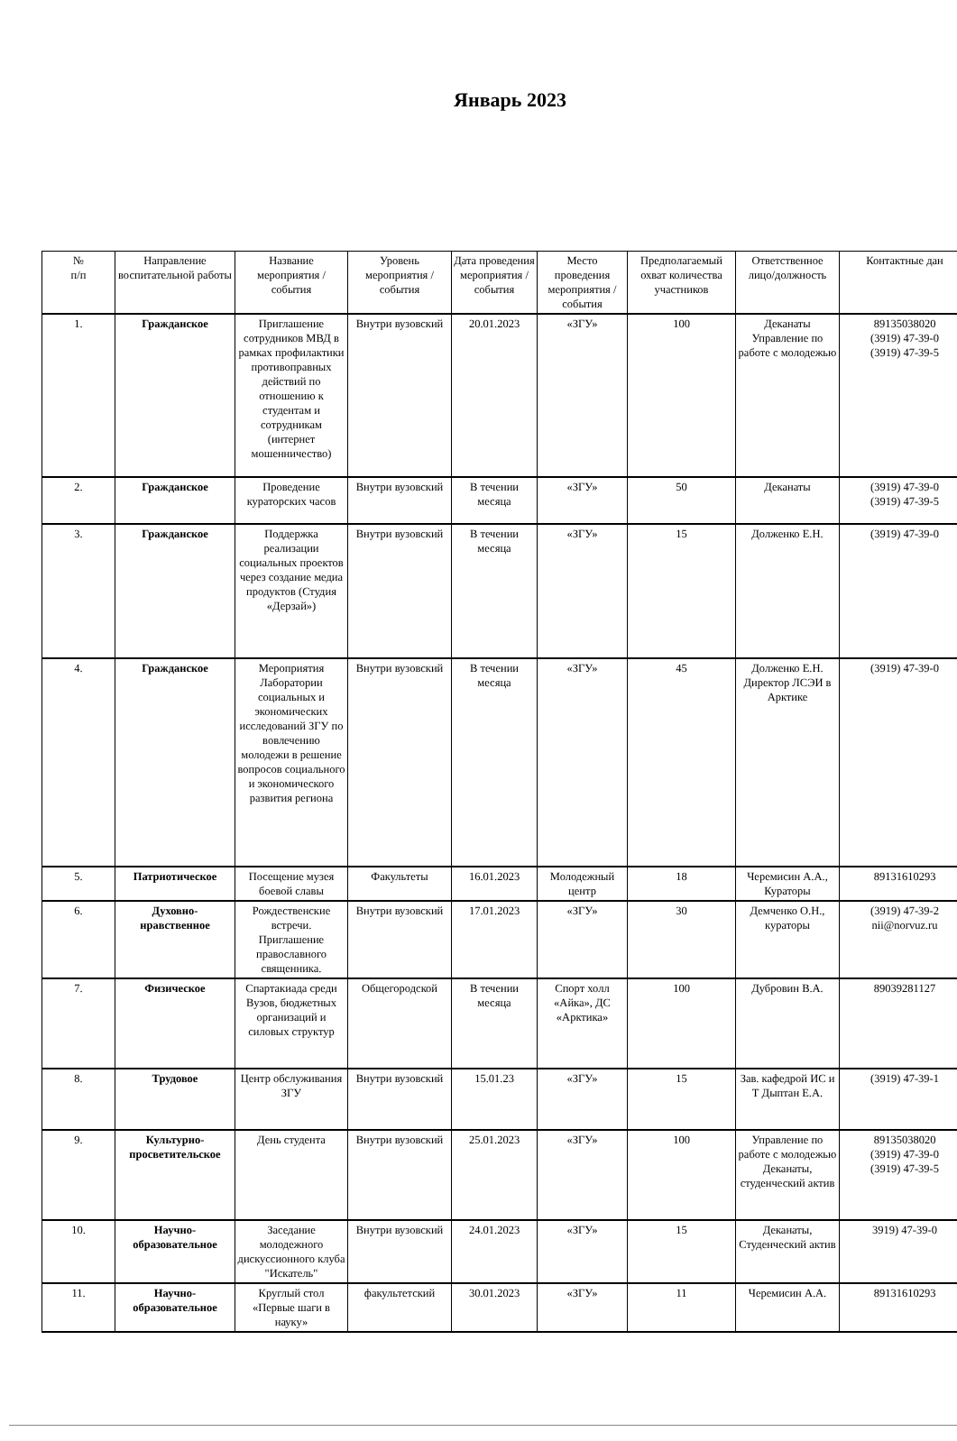Январь 2023
| № п/п | Направление воспитательной работы | Название мероприятия / события | Уровень мероприятия / события | Дата проведения мероприятия / события | Место проведения мероприятия / события | Предполагаемый охват количества участников | Ответственное лицо/должность | Контактные дан |
| --- | --- | --- | --- | --- | --- | --- | --- | --- |
| 1. | Гражданское | Приглашение сотрудников МВД в рамках профилактики противоправных действий по отношению к студентам и сотрудникам (интернет мошенничество) | Внутри вузовский | 20.01.2023 | «ЗГУ» | 100 | Деканаты Управление по работе с молодежью | 89135038020 (3919) 47-39-0 (3919) 47-39-5 |
| 2. | Гражданское | Проведение кураторских часов | Внутри вузовский | В течении месяца | «ЗГУ» | 50 | Деканаты | (3919) 47-39-0 (3919) 47-39-5 |
| 3. | Гражданское | Поддержка реализации социальных проектов через создание медиа продуктов (Студия «Дерзай») | Внутри вузовский | В течении месяца | «ЗГУ» | 15 | Долженко Е.Н. | (3919) 47-39-0 |
| 4. | Гражданское | Мероприятия Лаборатории социальных и экономических исследований ЗГУ по вовлечению молодежи в решение вопросов социального и экономического развития региона | Внутри вузовский | В течении месяца | «ЗГУ» | 45 | Долженко Е.Н. Директор ЛСЭИ в Арктике | (3919) 47-39-0 |
| 5. | Патриотическое | Посещение музея боевой славы | Факультеты | 16.01.2023 | Молодежный центр | 18 | Черемисин А.А., Кураторы | 89131610293 |
| 6. | Духовно-нравственное | Рождественские встречи. Приглашение православного священника. | Внутри вузовский | 17.01.2023 | «ЗГУ» | 30 | Демченко О.Н., кураторы | (3919) 47-39-2 nii@norvuz.ru |
| 7. | Физическое | Спартакиада среди Вузов, бюджетных организаций и силовых структур | Общегородской | В течении месяца | Спорт холл «Айка», ДС «Арктика» | 100 | Дубровин В.А. | 89039281127 |
| 8. | Трудовое | Центр обслуживания ЗГУ | Внутри вузовский | 15.01.23 | «ЗГУ» | 15 | Зав. кафедрой ИС и Т Дыптан Е.А. | (3919) 47-39-1 |
| 9. | Культурно-просветительское | День студента | Внутри вузовский | 25.01.2023 | «ЗГУ» | 100 | Управление по работе с молодежью Деканаты, студенческий актив | 89135038020 (3919) 47-39-0 (3919) 47-39-5 |
| 10. | Научно-образовательное | Заседание молодежного дискуссионного клуба "Искатель" | Внутри вузовский | 24.01.2023 | «ЗГУ» | 15 | Деканаты, Студенческий актив | 3919) 47-39-0 |
| 11. | Научно-образовательное | Круглый стол «Первые шаги в науку» | факультетский | 30.01.2023 | «ЗГУ» | 11 | Черемисин А.А. | 89131610293 |